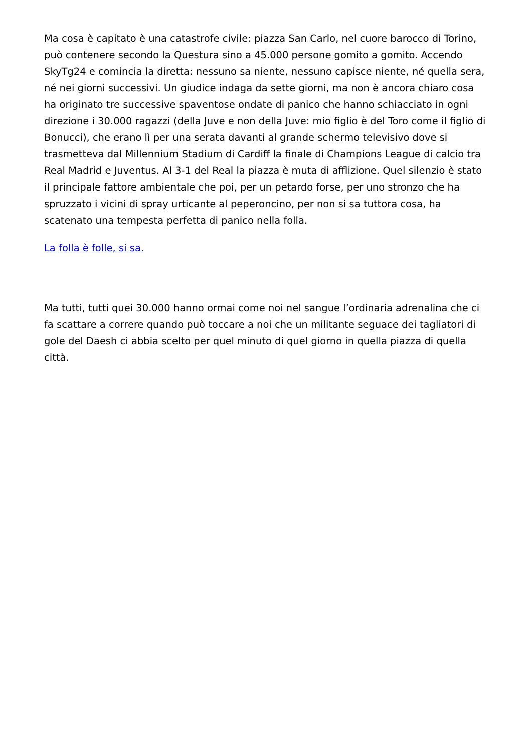Ma cosa è capitato è una catastrofe civile: piazza San Carlo, nel cuore barocco di Torino, può contenere secondo la Questura sino a 45.000 persone gomito a gomito. Accendo SkyTg24 e comincia la diretta: nessuno sa niente, nessuno capisce niente, né quella sera, né nei giorni successivi. Un giudice indaga da sette giorni, ma non è ancora chiaro cosa ha originato tre successive spaventose ondate di panico che hanno schiacciato in ogni direzione i 30.000 ragazzi (della Juve e non della Juve: mio figlio è del Toro come il figlio di Bonucci), che erano lì per una serata davanti al grande schermo televisivo dove si trasmetteva dal Millennium Stadium di Cardiff la finale di Champions League di calcio tra Real Madrid e Juventus. Al 3-1 del Real la piazza è muta di afflizione. Quel silenzio è stato il principale fattore ambientale che poi, per un petardo forse, per uno stronzo che ha spruzzato i vicini di spray urticante al peperoncino, per non si sa tuttora cosa, ha scatenato una tempesta perfetta di panico nella folla.
La folla è folle, si sa.
Ma tutti, tutti quei 30.000 hanno ormai come noi nel sangue l’ordinaria adrenalina che ci fa scattare a correre quando può toccare a noi che un militante seguace dei tagliatori di gole del Daesh ci abbia scelto per quel minuto di quel giorno in quella piazza di quella città.